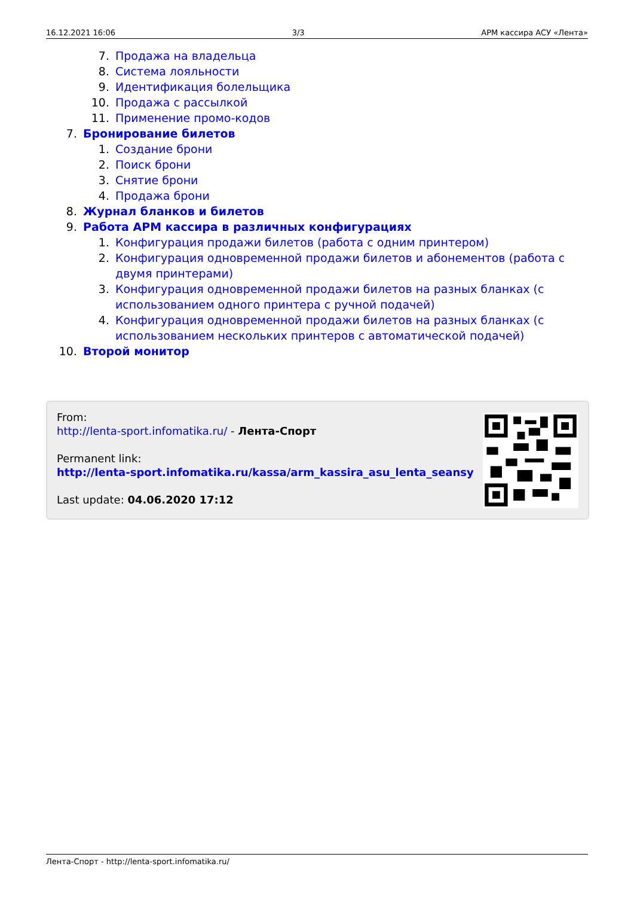16.12.2021 16:06 3/3 АРМ кассира АСУ «Лента»
7. Продажа на владельца
8. Система лояльности
9. Идентификация болельщика
10. Продажа с рассылкой
11. Применение промо-кодов
7. Бронирование билетов
1. Создание брони
2. Поиск брони
3. Снятие брони
4. Продажа брони
8. Журнал бланков и билетов
9. Работа АРМ кассира в различных конфигурациях
1. Конфигурация продажи билетов (работа с одним принтером)
2. Конфигурация одновременной продажи билетов и абонементов (работа с двумя принтерами)
3. Конфигурация одновременной продажи билетов на разных бланках (с использованием одного принтера с ручной подачей)
4. Конфигурация одновременной продажи билетов на разных бланках (с использованием нескольких принтеров с автоматической подачей)
10. Второй монитор
From:
http://lenta-sport.infomatika.ru/ - Лента-Спорт
Permanent link:
http://lenta-sport.infomatika.ru/kassa/arm_kassira_asu_lenta_seansy
Last update: 04.06.2020 17:12
Лента-Спорт - http://lenta-sport.infomatika.ru/